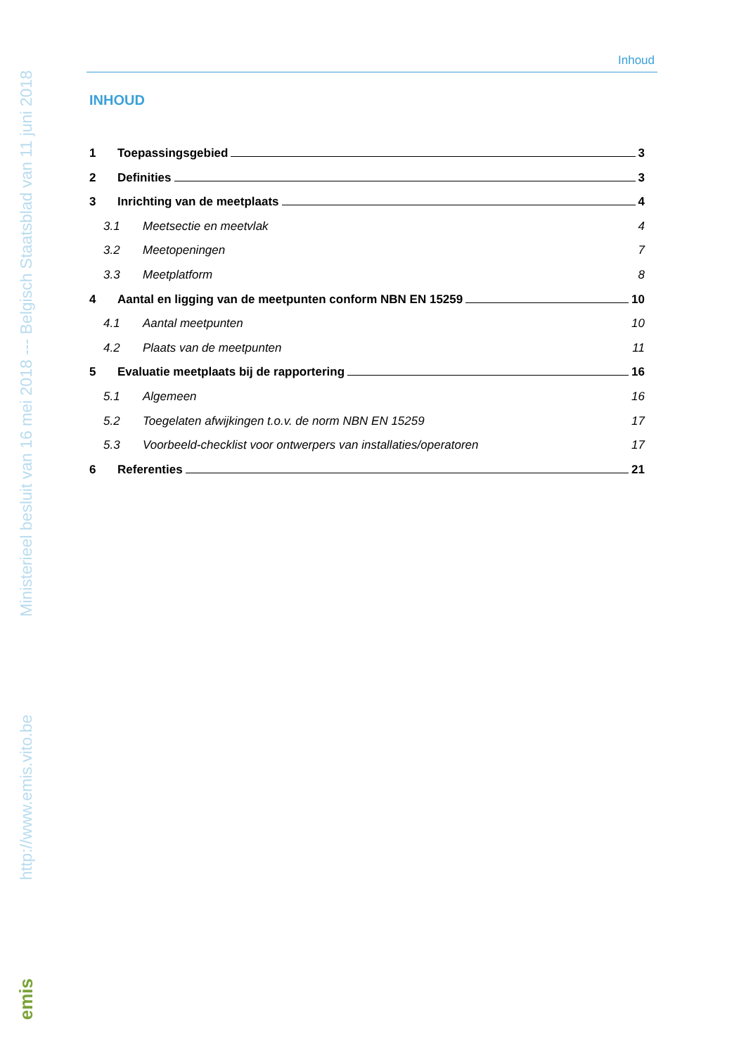Ministerieel besluit van 16 mei 2018 --- Belgisch Staatsblad van 11 juni 2018
http://www.emis.vito.be
emis
Inhoud
INHOUD
1 Toepassingsgebied 3
2 Definities 3
3 Inrichting van de meetplaats 4
3.1 Meetsectie en meetvlak 4
3.2 Meetopeningen 7
3.3 Meetplatform 8
4 Aantal en ligging van de meetpunten conform NBN EN 15259 10
4.1 Aantal meetpunten 10
4.2 Plaats van de meetpunten 11
5 Evaluatie meetplaats bij de rapportering 16
5.1 Algemeen 16
5.2 Toegelaten afwijkingen t.o.v. de norm NBN EN 15259 17
5.3 Voorbeeld-checklist voor ontwerpers van installaties/operatoren 17
6 Referenties 21